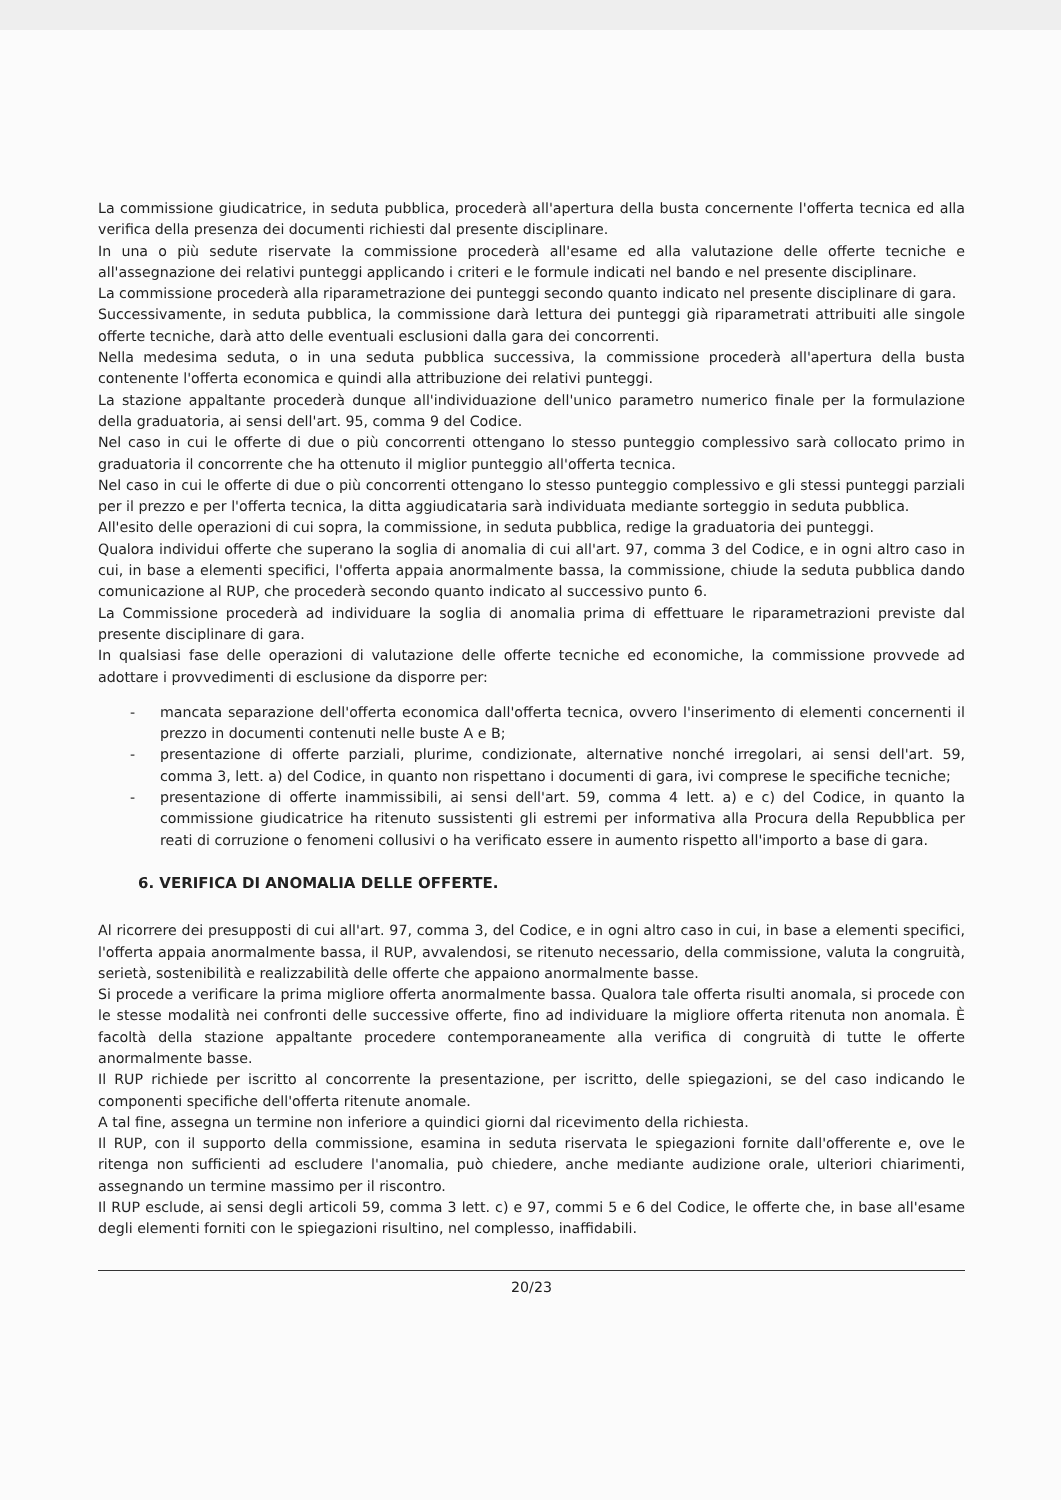La commissione giudicatrice, in seduta pubblica, procederà all'apertura della busta concernente l'offerta tecnica ed alla verifica della presenza dei documenti richiesti dal presente disciplinare.
In una o più sedute riservate la commissione procederà all'esame ed alla valutazione delle offerte tecniche e all'assegnazione dei relativi punteggi applicando i criteri e le formule indicati nel bando e nel presente disciplinare.
La commissione procederà alla riparametrazione dei punteggi secondo quanto indicato nel presente disciplinare di gara.
Successivamente, in seduta pubblica, la commissione darà lettura dei punteggi già riparametrati attribuiti alle singole offerte tecniche, darà atto delle eventuali esclusioni dalla gara dei concorrenti.
Nella medesima seduta, o in una seduta pubblica successiva, la commissione procederà all'apertura della busta contenente l'offerta economica e quindi alla attribuzione dei relativi punteggi.
La stazione appaltante procederà dunque all'individuazione dell'unico parametro numerico finale per la formulazione della graduatoria, ai sensi dell'art. 95, comma 9 del Codice.
Nel caso in cui le offerte di due o più concorrenti ottengano lo stesso punteggio complessivo sarà collocato primo in graduatoria il concorrente che ha ottenuto il miglior punteggio all'offerta tecnica.
Nel caso in cui le offerte di due o più concorrenti ottengano lo stesso punteggio complessivo e gli stessi punteggi parziali per il prezzo e per l'offerta tecnica, la ditta aggiudicataria sarà individuata mediante sorteggio in seduta pubblica.
All'esito delle operazioni di cui sopra, la commissione, in seduta pubblica, redige la graduatoria dei punteggi.
Qualora individui offerte che superano la soglia di anomalia di cui all'art. 97, comma 3 del Codice, e in ogni altro caso in cui, in base a elementi specifici, l'offerta appaia anormalmente bassa, la commissione, chiude la seduta pubblica dando comunicazione al RUP, che procederà secondo quanto indicato al successivo punto 6.
La Commissione procederà ad individuare la soglia di anomalia prima di effettuare le riparametrazioni previste dal presente disciplinare di gara.
In qualsiasi fase delle operazioni di valutazione delle offerte tecniche ed economiche, la commissione provvede ad adottare i provvedimenti di esclusione da disporre per:
- mancata separazione dell'offerta economica dall'offerta tecnica, ovvero l'inserimento di elementi concernenti il prezzo in documenti contenuti nelle buste A e B;
- presentazione di offerte parziali, plurime, condizionate, alternative nonché irregolari, ai sensi dell'art. 59, comma 3, lett. a) del Codice, in quanto non rispettano i documenti di gara, ivi comprese le specifiche tecniche;
- presentazione di offerte inammissibili, ai sensi dell'art. 59, comma 4 lett. a) e c) del Codice, in quanto la commissione giudicatrice ha ritenuto sussistenti gli estremi per informativa alla Procura della Repubblica per reati di corruzione o fenomeni collusivi o ha verificato essere in aumento rispetto all'importo a base di gara.
6. VERIFICA DI ANOMALIA DELLE OFFERTE.
Al ricorrere dei presupposti di cui all'art. 97, comma 3, del Codice, e in ogni altro caso in cui, in base a elementi specifici, l'offerta appaia anormalmente bassa, il RUP, avvalendosi, se ritenuto necessario, della commissione, valuta la congruità, serietà, sostenibilità e realizzabilità delle offerte che appaiono anormalmente basse.
Si procede a verificare la prima migliore offerta anormalmente bassa. Qualora tale offerta risulti anomala, si procede con le stesse modalità nei confronti delle successive offerte, fino ad individuare la migliore offerta ritenuta non anomala. È facoltà della stazione appaltante procedere contemporaneamente alla verifica di congruità di tutte le offerte anormalmente basse.
Il RUP richiede per iscritto al concorrente la presentazione, per iscritto, delle spiegazioni, se del caso indicando le componenti specifiche dell'offerta ritenute anomale.
A tal fine, assegna un termine non inferiore a quindici giorni dal ricevimento della richiesta.
Il RUP, con il supporto della commissione, esamina in seduta riservata le spiegazioni fornite dall'offerente e, ove le ritenga non sufficienti ad escludere l'anomalia, può chiedere, anche mediante audizione orale, ulteriori chiarimenti, assegnando un termine massimo per il riscontro.
Il RUP esclude, ai sensi degli articoli 59, comma 3 lett. c) e 97, commi 5 e 6 del Codice, le offerte che, in base all'esame degli elementi forniti con le spiegazioni risultino, nel complesso, inaffidabili.
20/23